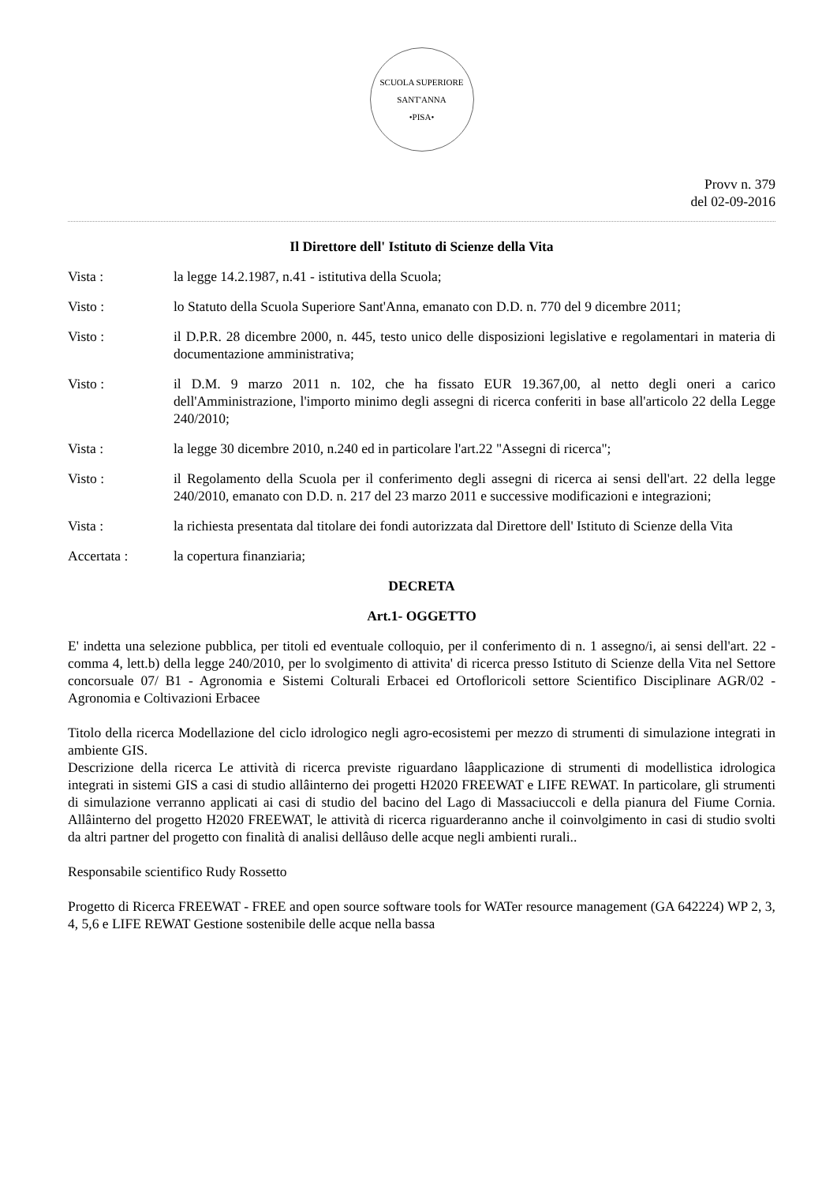SCUOLA SUPERIORE SANT'ANNA
•PISA•
Provv n. 379
del 02-09-2016
Il Direttore dell' Istituto di Scienze della Vita
Vista : la legge 14.2.1987, n.41 - istitutiva della Scuola;
Visto : lo Statuto della Scuola Superiore Sant'Anna, emanato con D.D. n. 770 del 9 dicembre 2011;
Visto : il D.P.R. 28 dicembre 2000, n. 445, testo unico delle disposizioni legislative e regolamentari in materia di documentazione amministrativa;
Visto : il D.M. 9 marzo 2011 n. 102, che ha fissato EUR 19.367,00, al netto degli oneri a carico dell'Amministrazione, l'importo minimo degli assegni di ricerca conferiti in base all'articolo 22 della Legge 240/2010;
Vista : la legge 30 dicembre 2010, n.240 ed in particolare l'art.22 "Assegni di ricerca";
Visto : il Regolamento della Scuola per il conferimento degli assegni di ricerca ai sensi dell'art. 22 della legge 240/2010, emanato con D.D. n. 217 del 23 marzo 2011 e successive modificazioni e integrazioni;
Vista : la richiesta presentata dal titolare dei fondi autorizzata dal Direttore dell' Istituto di Scienze della Vita
Accertata : la copertura finanziaria;
DECRETA
Art.1- OGGETTO
E' indetta una selezione pubblica, per titoli ed eventuale colloquio, per il conferimento di n. 1 assegno/i, ai sensi dell'art. 22 - comma 4, lett.b) della legge 240/2010, per lo svolgimento di attivita' di ricerca presso Istituto di Scienze della Vita nel Settore concorsuale 07/ B1 - Agronomia e Sistemi Colturali Erbacei ed Ortofloricoli settore Scientifico Disciplinare AGR/02 - Agronomia e Coltivazioni Erbacee
Titolo della ricerca Modellazione del ciclo idrologico negli agro-ecosistemi per mezzo di strumenti di simulazione integrati in ambiente GIS.
Descrizione della ricerca Le attività di ricerca previste riguardano lâapplicazione di strumenti di modellistica idrologica integrati in sistemi GIS a casi di studio allâinterno dei progetti H2020 FREEWAT e LIFE REWAT. In particolare, gli strumenti di simulazione verranno applicati ai casi di studio del bacino del Lago di Massaciuccoli e della pianura del Fiume Cornia. Allâinterno del progetto H2020 FREEWAT, le attività di ricerca riguarderanno anche il coinvolgimento in casi di studio svolti da altri partner del progetto con finalità di analisi dellâuso delle acque negli ambienti rurali..
Responsabile scientifico Rudy Rossetto
Progetto di Ricerca FREEWAT - FREE and open source software tools for WATer resource management (GA 642224) WP 2, 3, 4, 5,6 e LIFE REWAT Gestione sostenibile delle acque nella bassa